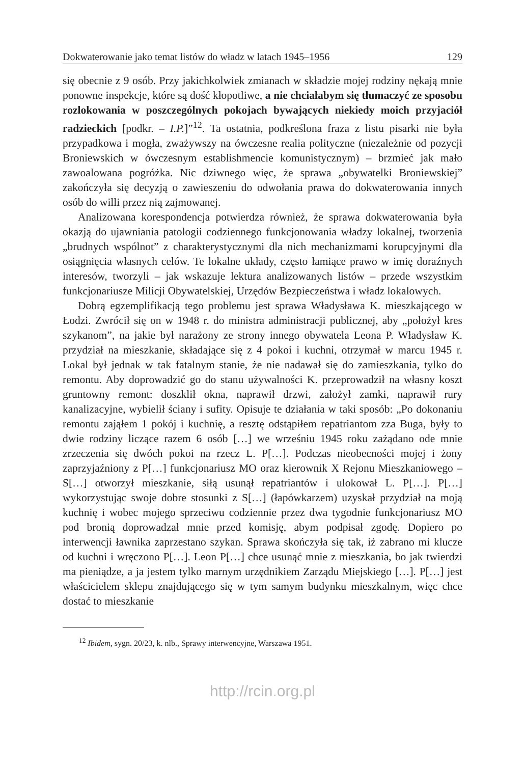Dokwaterowanie jako temat listów do władz w latach 1945–1956 129
się obecnie z 9 osób. Przy jakichkolwiek zmianach w składzie mojej rodziny nękają mnie ponowne inspekcje, które są dość kłopotliwe, a nie chciałabym się tłumaczyć ze sposobu rozlokowania w poszczególnych pokojach bywających niekiedy moich przyjaciół radzieckich [podkr. – I.P.]”<sup>12</sup>. Ta ostatnia, podkreślona fraza z listu pisarki nie była przypadkowa i mogła, zważywszy na ówczesne realia polityczne (niezależnie od pozycji Broniewskich w ówczesnym establishmencie komunistycznym) – brzmieć jak mało zawoalowana pogróżka. Nic dziwnego więc, że sprawa „obywatelki Broniewskiej” zakończyła się decyzją o zawieszeniu do odwołania prawa do dokwaterowania innych osób do willi przez nią zajmowanej.
Analizowana korespondencja potwierdza również, że sprawa dokwaterowania była okazją do ujawniania patologii codziennego funkcjonowania władzy lokalnej, tworzenia „brudnych wspólnot” z charakterystycznymi dla nich mechanizmami korupcyjnymi dla osiągnięcia własnych celów. Te lokalne układy, często łamiące prawo w imię doraźnych interesów, tworzyli – jak wskazuje lektura analizowanych listów – przede wszystkim funkcjonariusze Milicji Obywatelskiej, Urzędów Bezpieczeństwa i władz lokalowych.
Dobrą egzemplifikacją tego problemu jest sprawa Władysława K. mieszkającego w Łodzi. Zwrócił się on w 1948 r. do ministra administracji publicznej, aby „położył kres szykanom”, na jakie był narażony ze strony innego obywatela Leona P. Władysław K. przydział na mieszkanie, składające się z 4 pokoi i kuchni, otrzymał w marcu 1945 r. Lokal był jednak w tak fatalnym stanie, że nie nadawał się do zamieszkania, tylko do remontu. Aby doprowadzić go do stanu używalności K. przeprowadził na własny koszt gruntowny remont: doszklił okna, naprawił drzwi, założył zamki, naprawił rury kanalizacyjne, wybielił ściany i sufity. Opisuje te działania w taki sposób: „Po dokonaniu remontu zająłem 1 pokój i kuchnię, a resztę odstąpiłem repatriantom zza Buga, były to dwie rodziny liczące razem 6 osób […] we wrześniu 1945 roku zażądano ode mnie zrzeczenia się dwóch pokoi na rzecz L. P[…]. Podczas nieobecności mojej i żony zaprzyjaźniony z P[…] funkcjonariusz MO oraz kierownik X Rejonu Mieszkaniowego – S[…] otworzył mieszkanie, siłą usunął repatriantów i ulokował L. P[…]. P[…] wykorzystując swoje dobre stosunki z S[…] (łapówkarzem) uzyskał przydział na moją kuchnię i wobec mojego sprzeciwu codziennie przez dwa tygodnie funkcjonariusz MO pod bronią doprowadzał mnie przed komisję, abym podpisał zgodę. Dopiero po interwencji ławnika zaprzestano szykan. Sprawa skończyła się tak, iż zabrano mi klucze od kuchni i wręczono P[…]. Leon P[…] chce usunąć mnie z mieszkania, bo jak twierdzi ma pieniądze, a ja jestem tylko marnym urzędnikiem Zarządu Miejskiego […]. P[…] jest właścicielem sklepu znajdującego się w tym samym budynku mieszkalnym, więc chce dostać to mieszkanie
<sup>12</sup> Ibidem, sygn. 20/23, k. nlb., Sprawy interwencyjne, Warszawa 1951.
http://rcin.org.pl